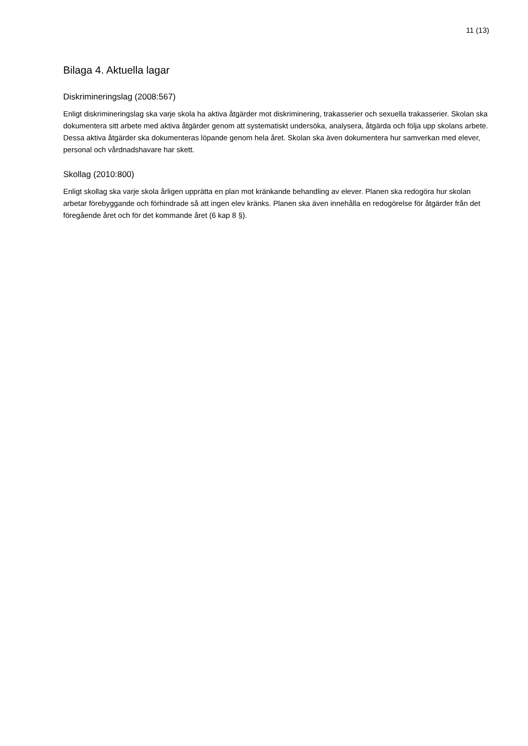11 (13)
Bilaga 4. Aktuella lagar
Diskrimineringslag (2008:567)
Enligt diskrimineringslag ska varje skola ha aktiva åtgärder mot diskriminering, trakasserier och sexuella trakasserier. Skolan ska dokumentera sitt arbete med aktiva åtgärder genom att systematiskt undersöka, analysera, åtgärda och följa upp skolans arbete. Dessa aktiva åtgärder ska dokumenteras löpande genom hela året. Skolan ska även dokumentera hur samverkan med elever, personal och vårdnadshavare har skett.
Skollag (2010:800)
Enligt skollag ska varje skola årligen upprätta en plan mot kränkande behandling av elever. Planen ska redogöra hur skolan arbetar förebyggande och förhindrade så att ingen elev kränks. Planen ska även innehålla en redogörelse för åtgärder från det föregående året och för det kommande året (6 kap 8 §).